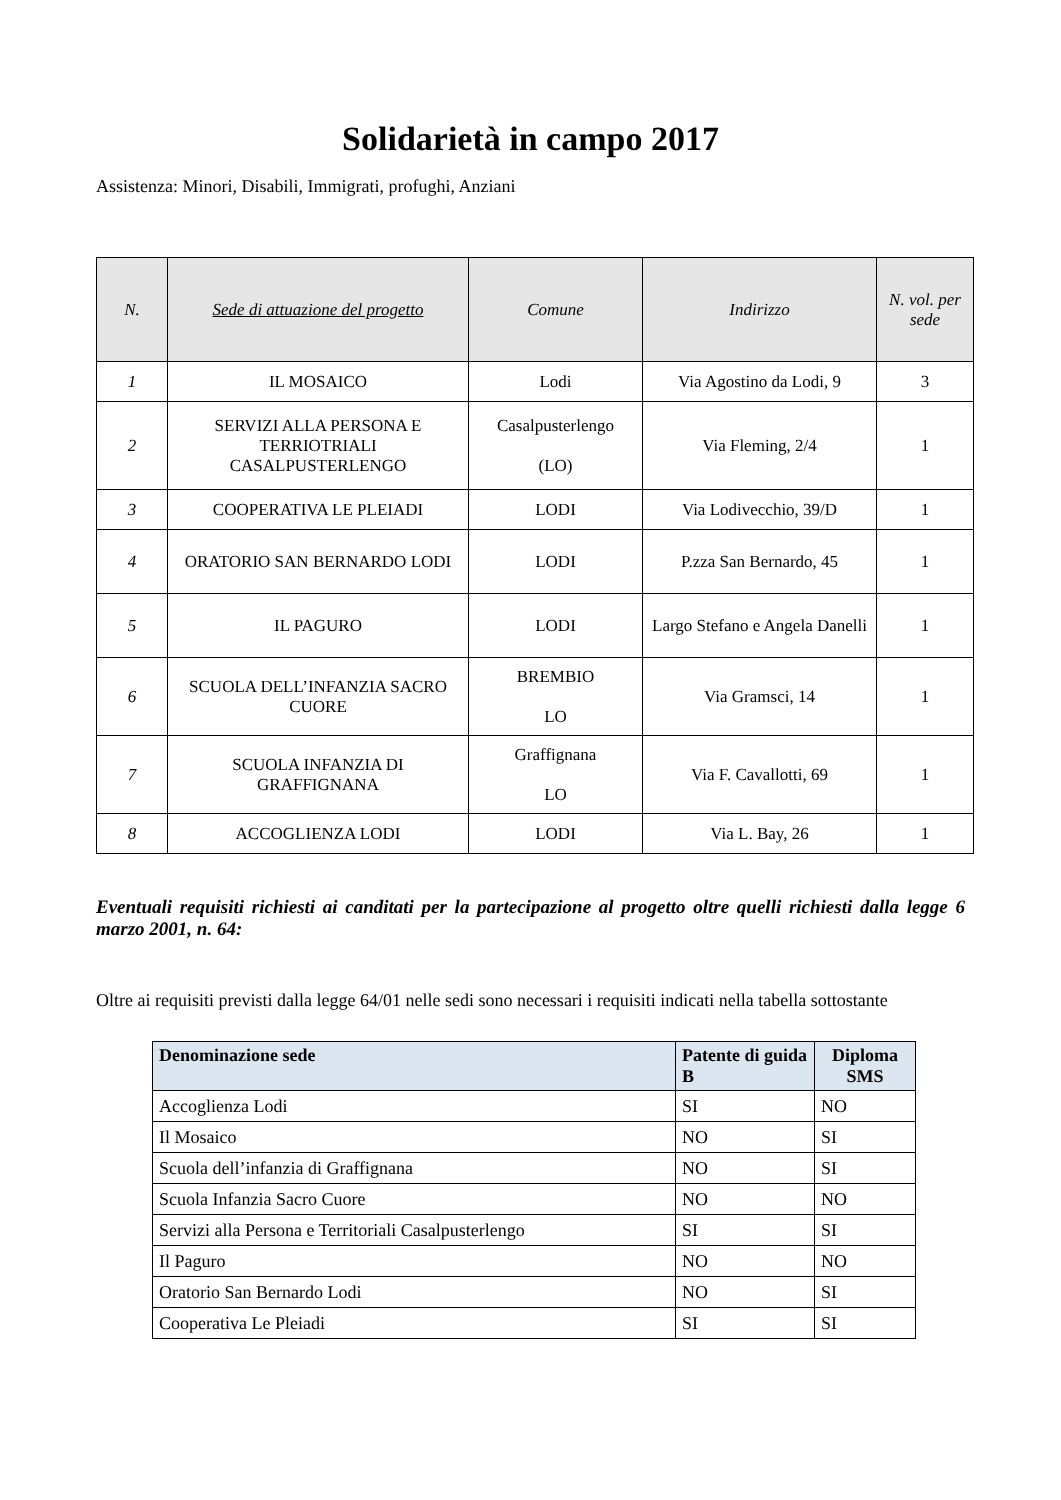Solidarietà in campo 2017
Assistenza: Minori, Disabili, Immigrati, profughi, Anziani
| N. | Sede di attuazione del progetto | Comune | Indirizzo | N. vol. per sede |
| --- | --- | --- | --- | --- |
| 1 | IL MOSAICO | Lodi | Via Agostino da Lodi, 9 | 3 |
| 2 | SERVIZI ALLA PERSONA E TERRIOTRIALI CASALPUSTERLENGO | Casalpusterlengo (LO) | Via Fleming, 2/4 | 1 |
| 3 | COOPERATIVA LE PLEIADI | LODI | Via Lodivecchio, 39/D | 1 |
| 4 | ORATORIO SAN BERNARDO LODI | LODI | P.zza San Bernardo, 45 | 1 |
| 5 | IL PAGURO | LODI | Largo Stefano e Angela Danelli | 1 |
| 6 | SCUOLA DELL’INFANZIA SACRO CUORE | BREMBIO LO | Via Gramsci, 14 | 1 |
| 7 | SCUOLA INFANZIA DI GRAFFIGNANA | Graffignana LO | Via F. Cavallotti, 69 | 1 |
| 8 | ACCOGLIENZA LODI | LODI | Via L. Bay, 26 | 1 |
Eventuali requisiti richiesti ai canditati per la partecipazione al progetto oltre quelli richiesti dalla legge 6 marzo 2001, n. 64:
Oltre ai requisiti previsti dalla legge 64/01 nelle sedi sono necessari i requisiti indicati nella tabella sottostante
| Denominazione sede | Patente di guida B | Diploma SMS |
| --- | --- | --- |
| Accoglienza Lodi | SI | NO |
| Il Mosaico | NO | SI |
| Scuola dell’infanzia di Graffignana | NO | SI |
| Scuola Infanzia Sacro Cuore | NO | NO |
| Servizi alla Persona e Territoriali Casalpusterlengo | SI | SI |
| Il Paguro | NO | NO |
| Oratorio San Bernardo Lodi | NO | SI |
| Cooperativa Le Pleiadi | SI | SI |